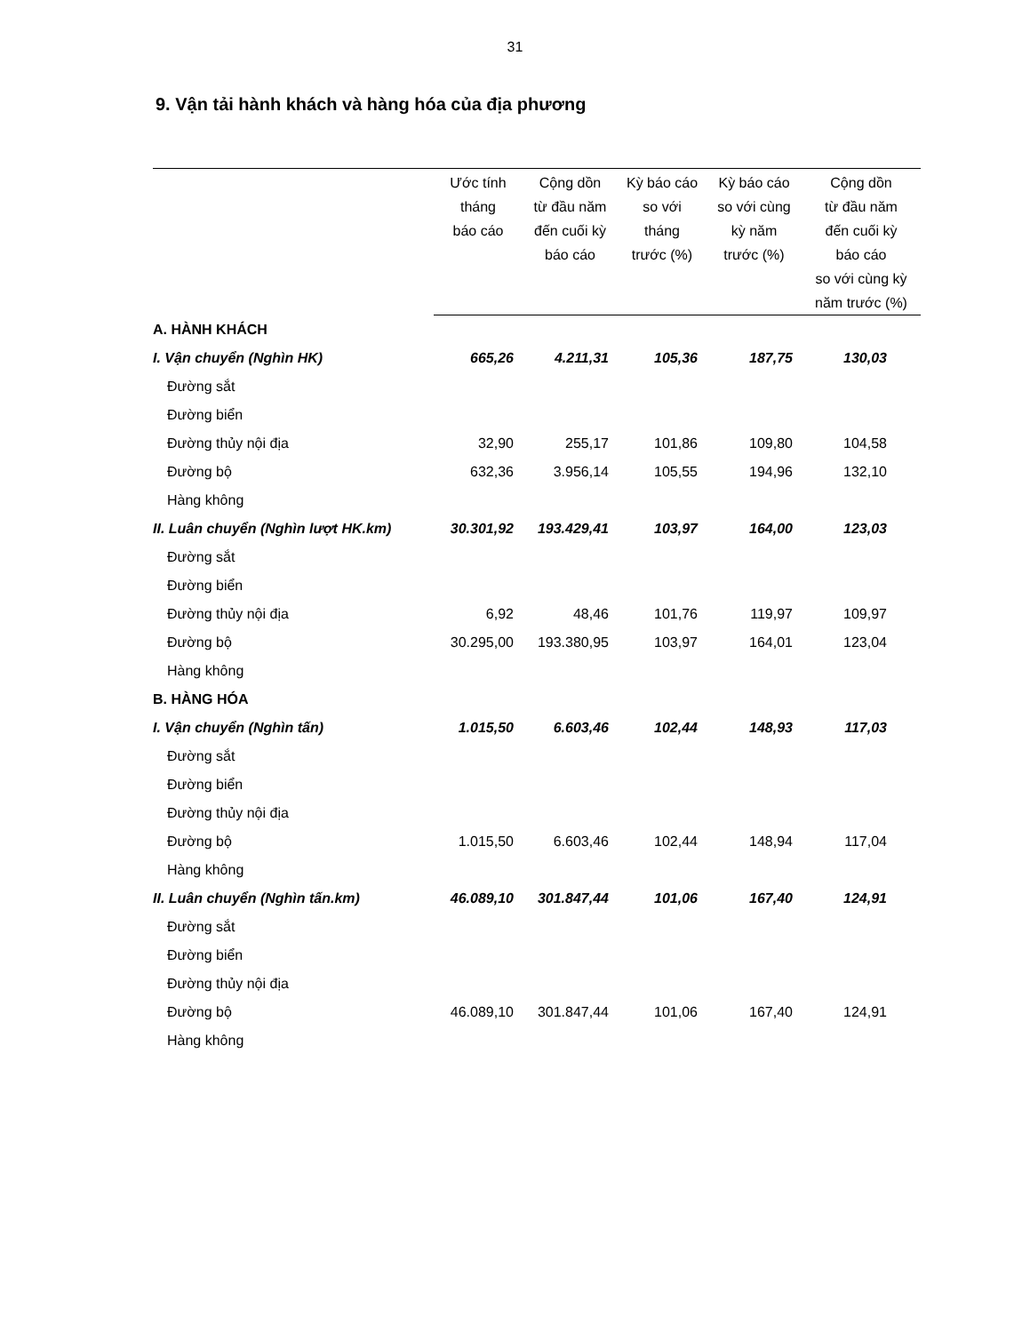31
9. Vận tải hành khách và hàng hóa của địa phương
| | Ước tính tháng báo cáo | Cộng dồn từ đầu năm đến cuối kỳ báo cáo | Kỳ báo cáo so với tháng trước (%) | Kỳ báo cáo so với cùng kỳ năm trước (%) | Cộng dồn từ đầu năm đến cuối kỳ báo cáo so với cùng kỳ năm trước (%) |
| --- | --- | --- | --- | --- | --- |
| A. HÀNH KHÁCH | | | | | |
| I. Vận chuyển (Nghìn HK) | 665,26 | 4.211,31 | 105,36 | 187,75 | 130,03 |
| Đường sắt | | | | | |
| Đường biển | | | | | |
| Đường thủy nội địa | 32,90 | 255,17 | 101,86 | 109,80 | 104,58 |
| Đường bộ | 632,36 | 3.956,14 | 105,55 | 194,96 | 132,10 |
| Hàng không | | | | | |
| II. Luân chuyển (Nghìn lượt HK.km) | 30.301,92 | 193.429,41 | 103,97 | 164,00 | 123,03 |
| Đường sắt | | | | | |
| Đường biển | | | | | |
| Đường thủy nội địa | 6,92 | 48,46 | 101,76 | 119,97 | 109,97 |
| Đường bộ | 30.295,00 | 193.380,95 | 103,97 | 164,01 | 123,04 |
| Hàng không | | | | | |
| B. HÀNG HÓA | | | | | |
| I. Vận chuyển (Nghìn tấn) | 1.015,50 | 6.603,46 | 102,44 | 148,93 | 117,03 |
| Đường sắt | | | | | |
| Đường biển | | | | | |
| Đường thủy nội địa | | | | | |
| Đường bộ | 1.015,50 | 6.603,46 | 102,44 | 148,94 | 117,04 |
| Hàng không | | | | | |
| II. Luân chuyển (Nghìn tấn.km) | 46.089,10 | 301.847,44 | 101,06 | 167,40 | 124,91 |
| Đường sắt | | | | | |
| Đường biển | | | | | |
| Đường thủy nội địa | | | | | |
| Đường bộ | 46.089,10 | 301.847,44 | 101,06 | 167,40 | 124,91 |
| Hàng không | | | | | |